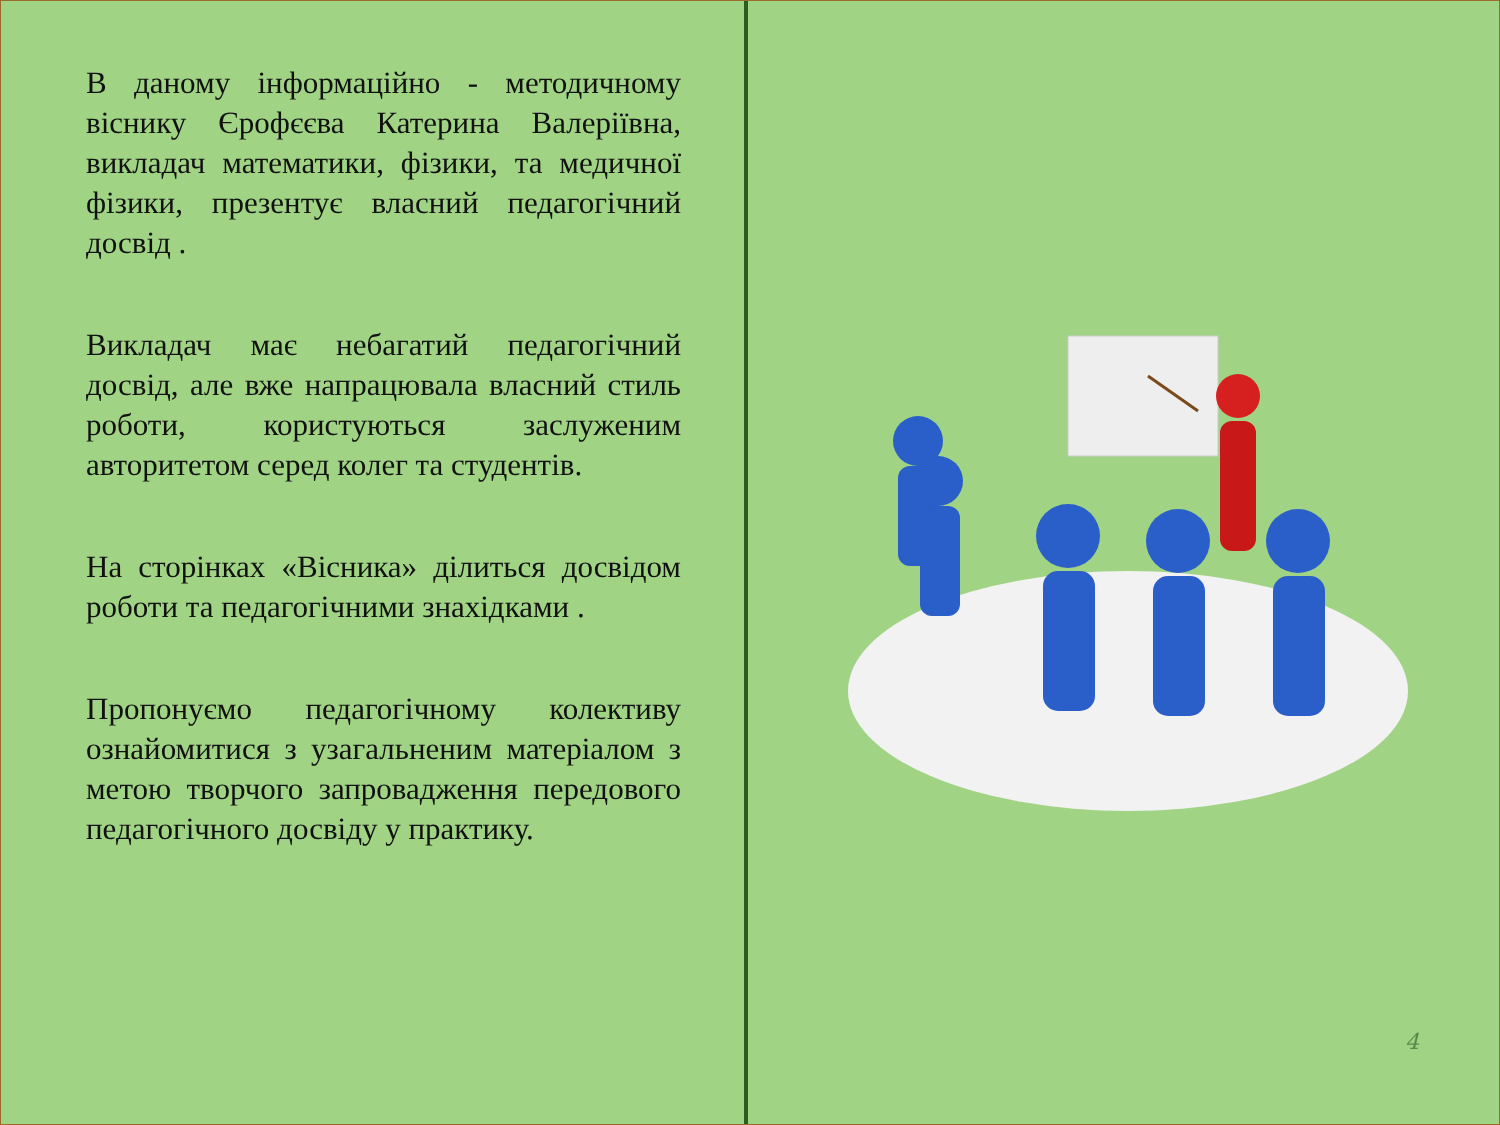В даному інформаційно - методичному віснику Єрофєєва Катерина Валеріївна, викладач математики, фізики, та медичної фізики, презентує власний педагогічний досвід .
Викладач має небагатий педагогічний досвід, але вже напрацювала власний стиль роботи, користуються заслуженим авторитетом серед колег та студентів.
На сторінках «Вісника» ділиться досвідом роботи та педагогічними знахідками .
Пропонуємо педагогічному колективу ознайомитися з узагальненим матеріалом з метою творчого запровадження передового педагогічного досвіду у практику.
4